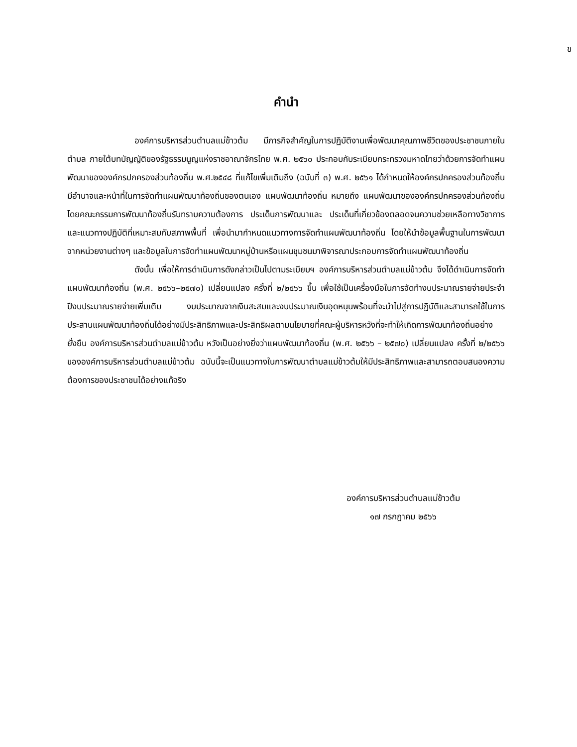ข
คำนำ
องค์การบริหารส่วนตำบลแม่ข้าวต้ม มีภารกิจสำคัญในการปฏิบัติงานเพื่อพัฒนาคุณภาพชีวิตของประชาชนภายในตำบล ภายใต้บทบัญญัติของรัฐธรรมนูญแห่งราชอาณาจักรไทย พ.ศ. ๒๕๖๐ ประกอบกับระเบียบกระทรวงมหาดไทยว่าด้วยการจัดทำแผนพัฒนาขององค์กรปกครองส่วนท้องถิ่น พ.ศ.๒๕๔๘ ที่แก้ไขเพิ่มเติมถึง (ฉบับที่ ๓) พ.ศ. ๒๕๖๑ ได้กำหนดให้องค์กรปกครองส่วนท้องถิ่น มีอำนาจและหน้าที่ในการจัดทำแผนพัฒนาท้องถิ่นของตนเอง แผนพัฒนาท้องถิ่น หมายถึง แผนพัฒนาขององค์กรปกครองส่วนท้องถิ่น โดยคณะกรรมการพัฒนาท้องถิ่นรับทราบความต้องการ ประเด็นการพัฒนาและ ประเด็นที่เกี่ยวข้องตลอดจนความช่วยเหลือทางวิชาการและแนวทางปฏิบัติที่เหมาะสมกับสภาพพื้นที่ เพื่อนำมากำหนดแนวทางการจัดทำแผนพัฒนาท้องถิ่น โดยให้นำข้อมูลพื้นฐานในการพัฒนาจากหน่วยงานต่างๆ และข้อมูลในการจัดทำแผนพัฒนาหมู่บ้านหรือแผนชุมชนมาพิจารณาประกอบการจัดทำแผนพัฒนาท้องถิ่น
ดังนั้น เพื่อให้การดำเนินการดังกล่าวเป็นไปตามระเบียบฯ องค์การบริหารส่วนตำบลแม่ข้าวต้ม จึงได้ดำเนินการจัดทำแผนพัฒนาท้องถิ่น (พ.ศ. ๒๕๖๖–๒๕๗๐) เปลี่ยนแปลง ครั้งที่ ๒/๒๕๖๖ ขึ้น เพื่อใช้เป็นเครื่องมือในการจัดทำงบประมาณรายจ่ายประจำปีงบประมาณรายจ่ายเพิ่มเติม งบประมาณจากเงินสะสมและงบประมาณเงินอุดหนุนพร้อมที่จะนำไปสู่การปฏิบัติและสามารถใช้ในการประสานแผนพัฒนาท้องถิ่นได้อย่างมีประสิทธิภาพและประสิทธิผลตามนโยบายที่คณะผู้บริหารหวังที่จะทำให้เกิดการพัฒนาท้องถิ่นอย่างยั่งยืน องค์การบริหารส่วนตำบลแม่ข้าวต้ม หวังเป็นอย่างยิ่งว่าแผนพัฒนาท้องถิ่น (พ.ศ. ๒๕๖๖ – ๒๕๗๐) เปลี่ยนแปลง ครั้งที่ ๒/๒๕๖๖ ขององค์การบริหารส่วนตำบลแม่ข้าวต้ม ฉบับนี้จะเป็นแนวทางในการพัฒนาตำบลแม่ข้าวต้มให้มีประสิทธิภาพและสามารถตอบสนองความต้องการของประชาชนได้อย่างแท้จริง
องค์การบริหารส่วนตำบลแม่ข้าวต้ม
๑๗ กรกฎาคม ๒๕๖๖